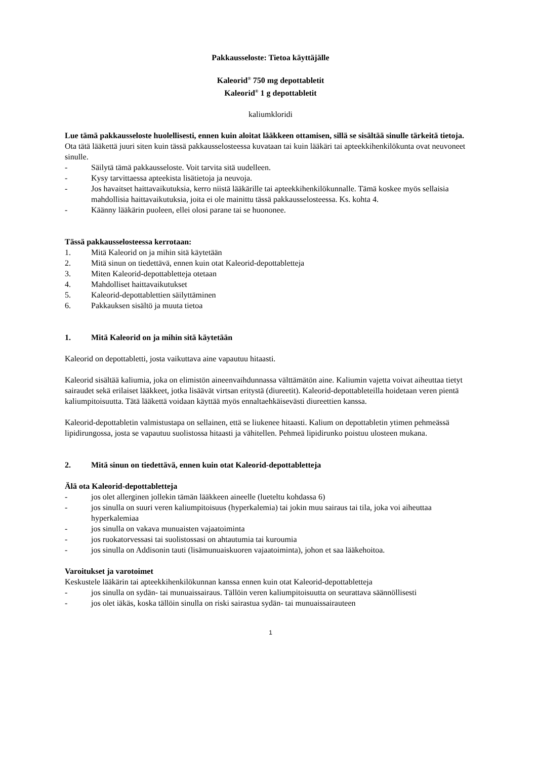Pakkausseloste: Tietoa käyttäjälle
Kaleorid<sup>®</sup> 750 mg depottabletit
Kaleorid<sup>®</sup> 1 g depottabletit
kaliumkloridi
Lue tämä pakkausseloste huolellisesti, ennen kuin aloitat lääkkeen ottamisen, sillä se sisältää sinulle tärkeitä tietoja.
Ota tätä lääkettä juuri siten kuin tässä pakkausselosteessa kuvataan tai kuin lääkäri tai apteekkihenkilökunta ovat neuvoneet sinulle.
- Säilytä tämä pakkausseloste. Voit tarvita sitä uudelleen.
- Kysy tarvittaessa apteekista lisätietoja ja neuvoja.
- Jos havaitset haittavaikutuksia, kerro niistä lääkärille tai apteekkihenkilökunnalle. Tämä koskee myös sellaisia mahdollisia haittavaikutuksia, joita ei ole mainittu tässä pakkausselosteessa. Ks. kohta 4.
- Käänny lääkärin puoleen, ellei olosi parane tai se huononee.
Tässä pakkausselosteessa kerrotaan:
1. Mitä Kaleorid on ja mihin sitä käytetään
2. Mitä sinun on tiedettävä, ennen kuin otat Kaleorid-depottabletteja
3. Miten Kaleorid-depottabletteja otetaan
4. Mahdolliset haittavaikutukset
5. Kaleorid-depottablettien säilyttäminen
6. Pakkauksen sisältö ja muuta tietoa
1. Mitä Kaleorid on ja mihin sitä käytetään
Kaleorid on depottabletti, josta vaikuttava aine vapautuu hitaasti.
Kaleorid sisältää kaliumia, joka on elimistön aineenvaihdunnassa välttämätön aine. Kaliumin vajetta voivat aiheuttaa tietyt sairaudet sekä erilaiset lääkkeet, jotka lisäävät virtsan eritystä (diureetit). Kaleorid-depottableteilla hoidetaan veren pientä kaliumpitoisuutta. Tätä lääkettä voidaan käyttää myös ennaltaehkäisevästi diureettien kanssa.
Kaleorid-depottabletin valmistustapa on sellainen, että se liukenee hitaasti. Kalium on depottabletin ytimen pehmeässä lipidirungossa, josta se vapautuu suolistossa hitaasti ja vähitellen. Pehmeä lipidirunko poistuu ulosteen mukana.
2. Mitä sinun on tiedettävä, ennen kuin otat Kaleorid-depottabletteja
Älä ota Kaleorid-depottabletteja
- jos olet allerginen jollekin tämän lääkkeen aineelle (lueteltu kohdassa 6)
- jos sinulla on suuri veren kaliumpitoisuus (hyperkalemia) tai jokin muu sairaus tai tila, joka voi aiheuttaa hyperkalemiaa
- jos sinulla on vakava munuaisten vajaatoiminta
- jos ruokatorvessasi tai suolistossasi on ahtautumia tai kuroumia
- jos sinulla on Addisonin tauti (lisämunuaiskuoren vajaatoiminta), johon et saa lääkehoitoa.
Varoitukset ja varotoimet
Keskustele lääkärin tai apteekkihenkilökunnan kanssa ennen kuin otat Kaleorid-depottabletteja
- jos sinulla on sydän- tai munuaissairaus. Tällöin veren kaliumpitoisuutta on seurattava säännöllisesti
- jos olet iäkäs, koska tällöin sinulla on riski sairastua sydän- tai munuaissairauteen
1